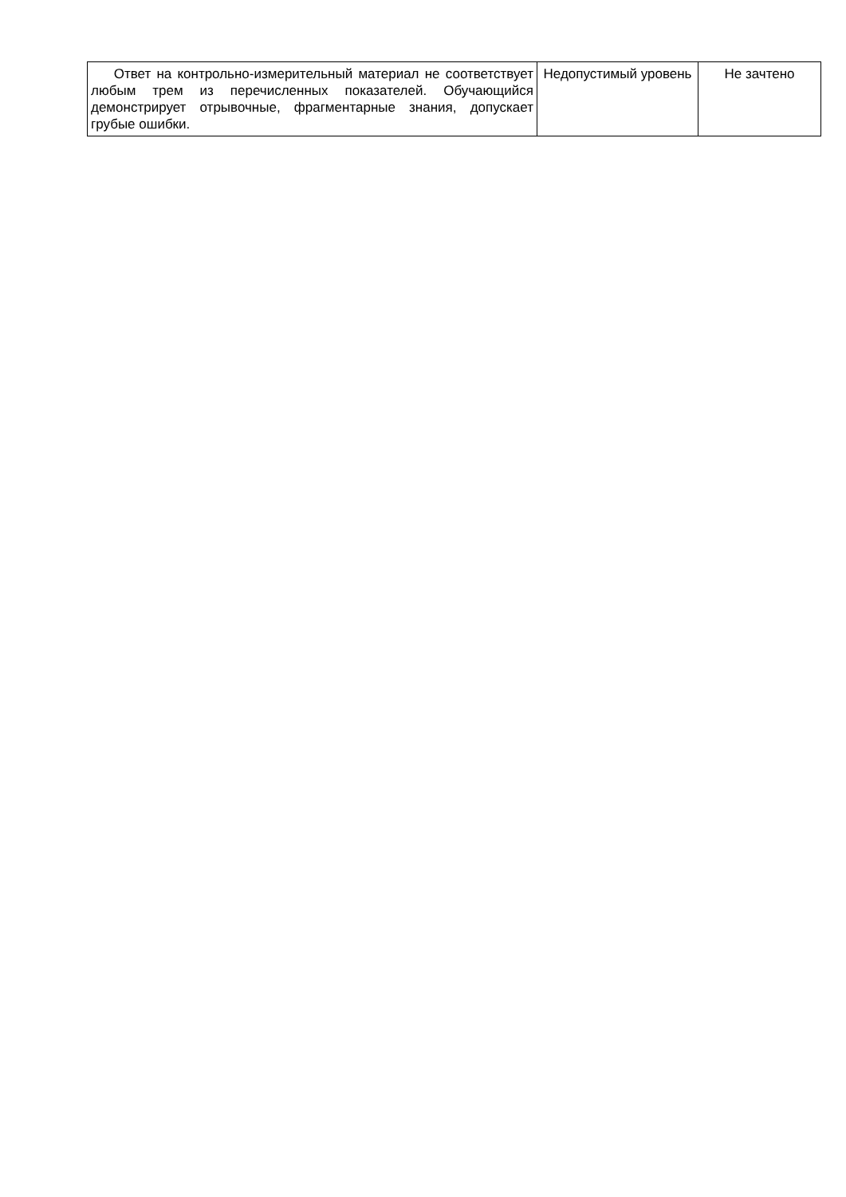| Ответ на контрольно-измерительный материал не соответствует любым трем из перечисленных показателей. Обучающийся демонстрирует отрывочные, фрагментарные знания, допускает грубые ошибки. | Недопустимый уровень | Не зачтено |